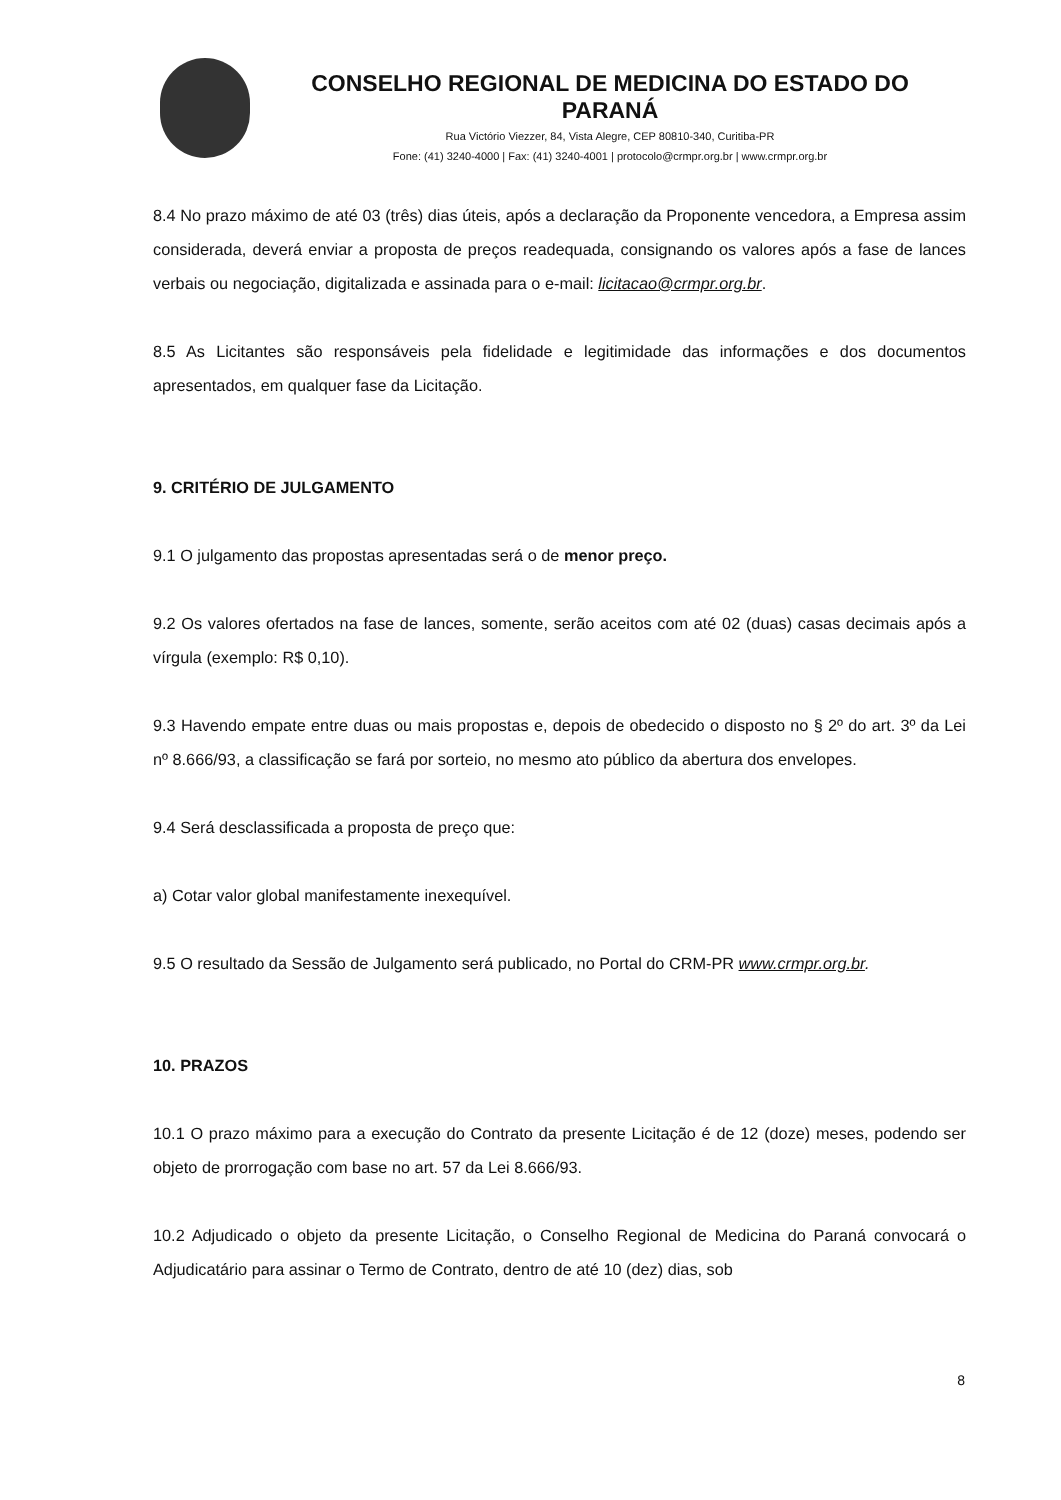CONSELHO REGIONAL DE MEDICINA DO ESTADO DO PARANÁ
Rua Victório Viezzer, 84, Vista Alegre, CEP 80810-340, Curitiba-PR
Fone: (41) 3240-4000 | Fax: (41) 3240-4001 | protocolo@crmpr.org.br | www.crmpr.org.br
8.4 No prazo máximo de até 03 (três) dias úteis, após a declaração da Proponente vencedora, a Empresa assim considerada, deverá enviar a proposta de preços readequada, consignando os valores após a fase de lances verbais ou negociação, digitalizada e assinada para o e-mail: licitacao@crmpr.org.br.
8.5 As Licitantes são responsáveis pela fidelidade e legitimidade das informações e dos documentos apresentados, em qualquer fase da Licitação.
9. CRITÉRIO DE JULGAMENTO
9.1 O julgamento das propostas apresentadas será o de menor preço.
9.2 Os valores ofertados na fase de lances, somente, serão aceitos com até 02 (duas) casas decimais após a vírgula (exemplo: R$ 0,10).
9.3 Havendo empate entre duas ou mais propostas e, depois de obedecido o disposto no § 2º do art. 3º da Lei nº 8.666/93, a classificação se fará por sorteio, no mesmo ato público da abertura dos envelopes.
9.4 Será desclassificada a proposta de preço que:
a) Cotar valor global manifestamente inexequível.
9.5 O resultado da Sessão de Julgamento será publicado, no Portal do CRM-PR www.crmpr.org.br.
10. PRAZOS
10.1 O prazo máximo para a execução do Contrato da presente Licitação é de 12 (doze) meses, podendo ser objeto de prorrogação com base no art. 57 da Lei 8.666/93.
10.2 Adjudicado o objeto da presente Licitação, o Conselho Regional de Medicina do Paraná convocará o Adjudicatário para assinar o Termo de Contrato, dentro de até 10 (dez) dias, sob
8